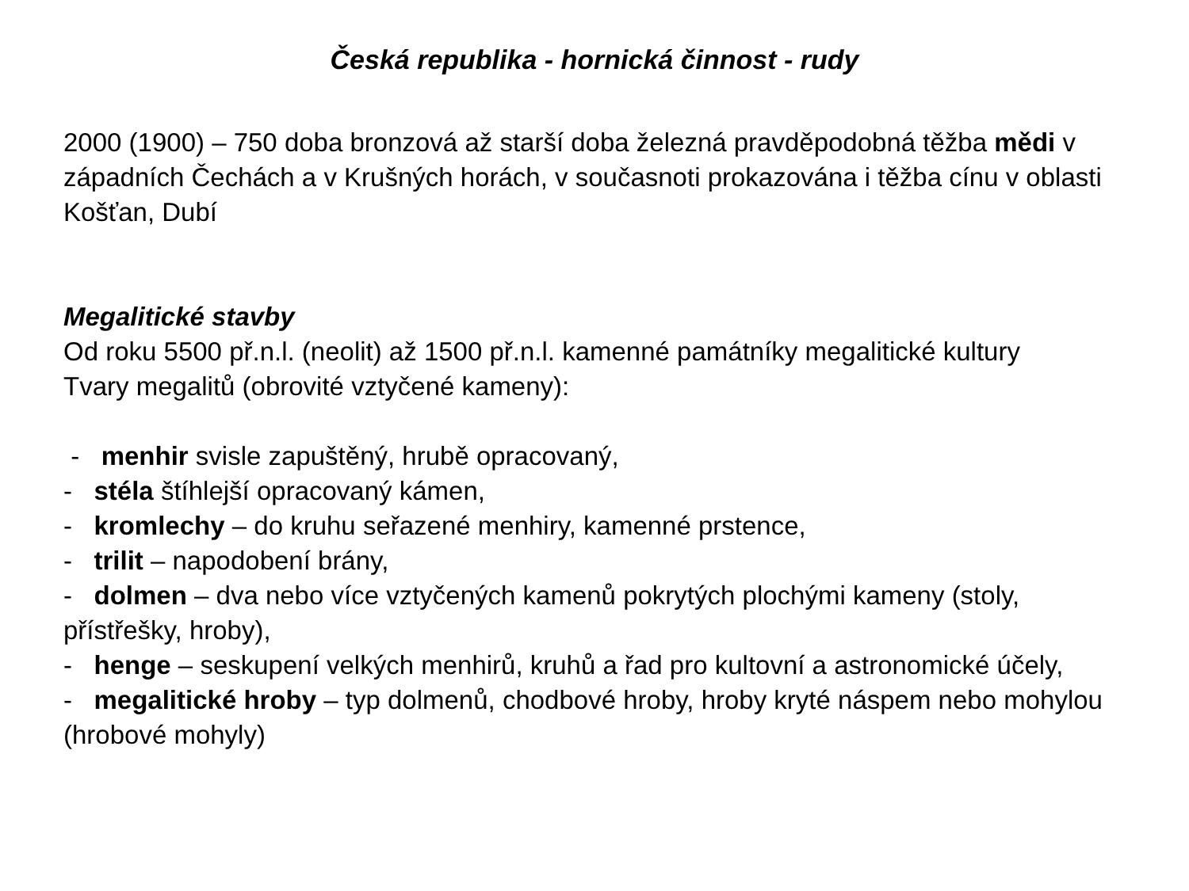Česká republika - hornická činnost - rudy
2000 (1900) – 750 doba bronzová až starší doba železná pravděpodobná těžba mědi v západních Čechách a v Krušných horách, v současnoti prokazována i těžba cínu v oblasti Košťan, Dubí
Megalitické stavby
Od roku 5500 př.n.l. (neolit) až 1500 př.n.l. kamenné památníky megalitické kultury
Tvary megalitů (obrovité vztyčené kameny):
- menhir svisle zapuštěný, hrubě opracovaný,
- stéla štíhlejší opracovaný kámen,
- kromlechy – do kruhu seřazené menhiry, kamenné prstence,
- trilit – napodobení brány,
- dolmen – dva nebo více vztyčených kamenů pokrytých plochými kameny (stoly, přístřešky, hroby),
- henge – seskupení velkých menhirů, kruhů a řad pro kultovní a astronomické účely,
- megalitické hroby – typ dolmenů, chodbové hroby, hroby kryté náspem nebo mohylou (hrobové mohyly)